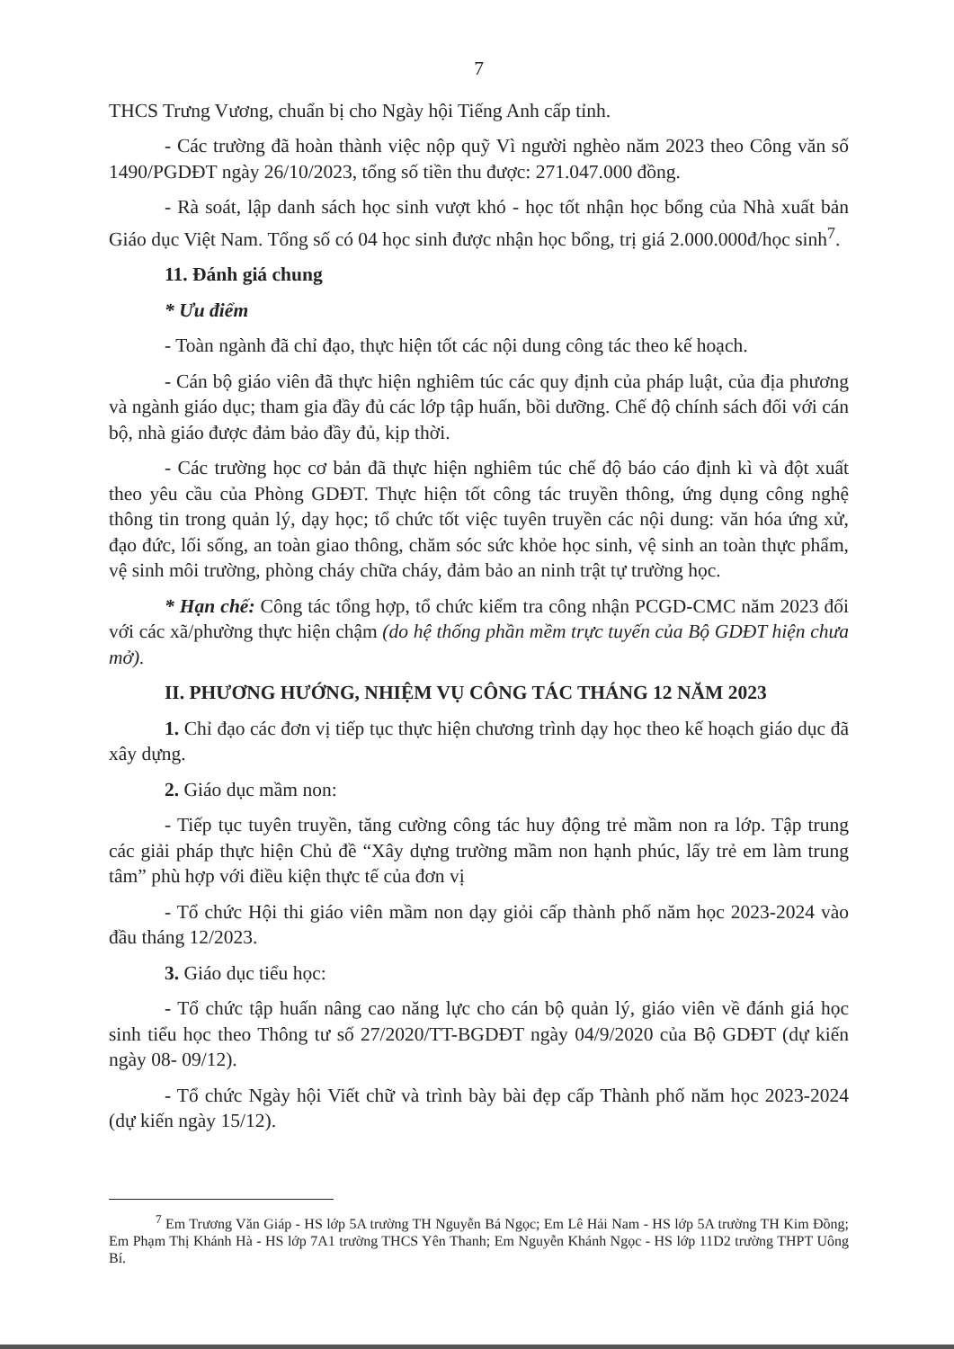7
THCS Trưng Vương, chuẩn bị cho Ngày hội Tiếng Anh cấp tỉnh.
- Các trường đã hoàn thành việc nộp quỹ Vì người nghèo năm 2023 theo Công văn số 1490/PGDĐT ngày 26/10/2023, tổng số tiền thu được: 271.047.000 đồng.
- Rà soát, lập danh sách học sinh vượt khó - học tốt nhận học bổng của Nhà xuất bản Giáo dục Việt Nam. Tổng số có 04 học sinh được nhận học bổng, trị giá 2.000.000đ/học sinh<sup>7</sup>.
11. Đánh giá chung
* Ưu điểm
- Toàn ngành đã chỉ đạo, thực hiện tốt các nội dung công tác theo kế hoạch.
- Cán bộ giáo viên đã thực hiện nghiêm túc các quy định của pháp luật, của địa phương và ngành giáo dục; tham gia đầy đủ các lớp tập huấn, bồi dưỡng. Chế độ chính sách đối với cán bộ, nhà giáo được đảm bảo đầy đủ, kịp thời.
- Các trường học cơ bản đã thực hiện nghiêm túc chế độ báo cáo định kì và đột xuất theo yêu cầu của Phòng GDĐT. Thực hiện tốt công tác truyền thông, ứng dụng công nghệ thông tin trong quản lý, dạy học; tổ chức tốt việc tuyên truyền các nội dung: văn hóa ứng xử, đạo đức, lối sống, an toàn giao thông, chăm sóc sức khỏe học sinh, vệ sinh an toàn thực phẩm, vệ sinh môi trường, phòng cháy chữa cháy, đảm bảo an ninh trật tự trường học.
* Hạn chế: Công tác tổng hợp, tổ chức kiểm tra công nhận PCGD-CMC năm 2023 đối với các xã/phường thực hiện chậm (do hệ thống phần mềm trực tuyến của Bộ GDĐT hiện chưa mở).
II. PHƯƠNG HƯỚNG, NHIỆM VỤ CÔNG TÁC THÁNG 12 NĂM 2023
1. Chỉ đạo các đơn vị tiếp tục thực hiện chương trình dạy học theo kế hoạch giáo dục đã xây dựng.
2. Giáo dục mầm non:
- Tiếp tục tuyên truyền, tăng cường công tác huy động trẻ mầm non ra lớp. Tập trung các giải pháp thực hiện Chủ đề “Xây dựng trường mầm non hạnh phúc, lấy trẻ em làm trung tâm” phù hợp với điều kiện thực tế của đơn vị
- Tổ chức Hội thi giáo viên mầm non dạy giỏi cấp thành phố năm học 2023-2024 vào đầu tháng 12/2023.
3. Giáo dục tiểu học:
- Tổ chức tập huấn nâng cao năng lực cho cán bộ quản lý, giáo viên về đánh giá học sinh tiểu học theo Thông tư số 27/2020/TT-BGDĐT ngày 04/9/2020 của Bộ GDĐT (dự kiến ngày 08- 09/12).
- Tổ chức Ngày hội Viết chữ và trình bày bài đẹp cấp Thành phố năm học 2023-2024 (dự kiến ngày 15/12).
<sup>7</sup> Em Trương Văn Giáp - HS lớp 5A trường TH Nguyễn Bá Ngọc; Em Lê Hải Nam - HS lớp 5A trường TH Kim Đồng; Em Phạm Thị Khánh Hà - HS lớp 7A1 trường THCS Yên Thanh; Em Nguyễn Khánh Ngọc - HS lớp 11D2 trường THPT Uông Bí.